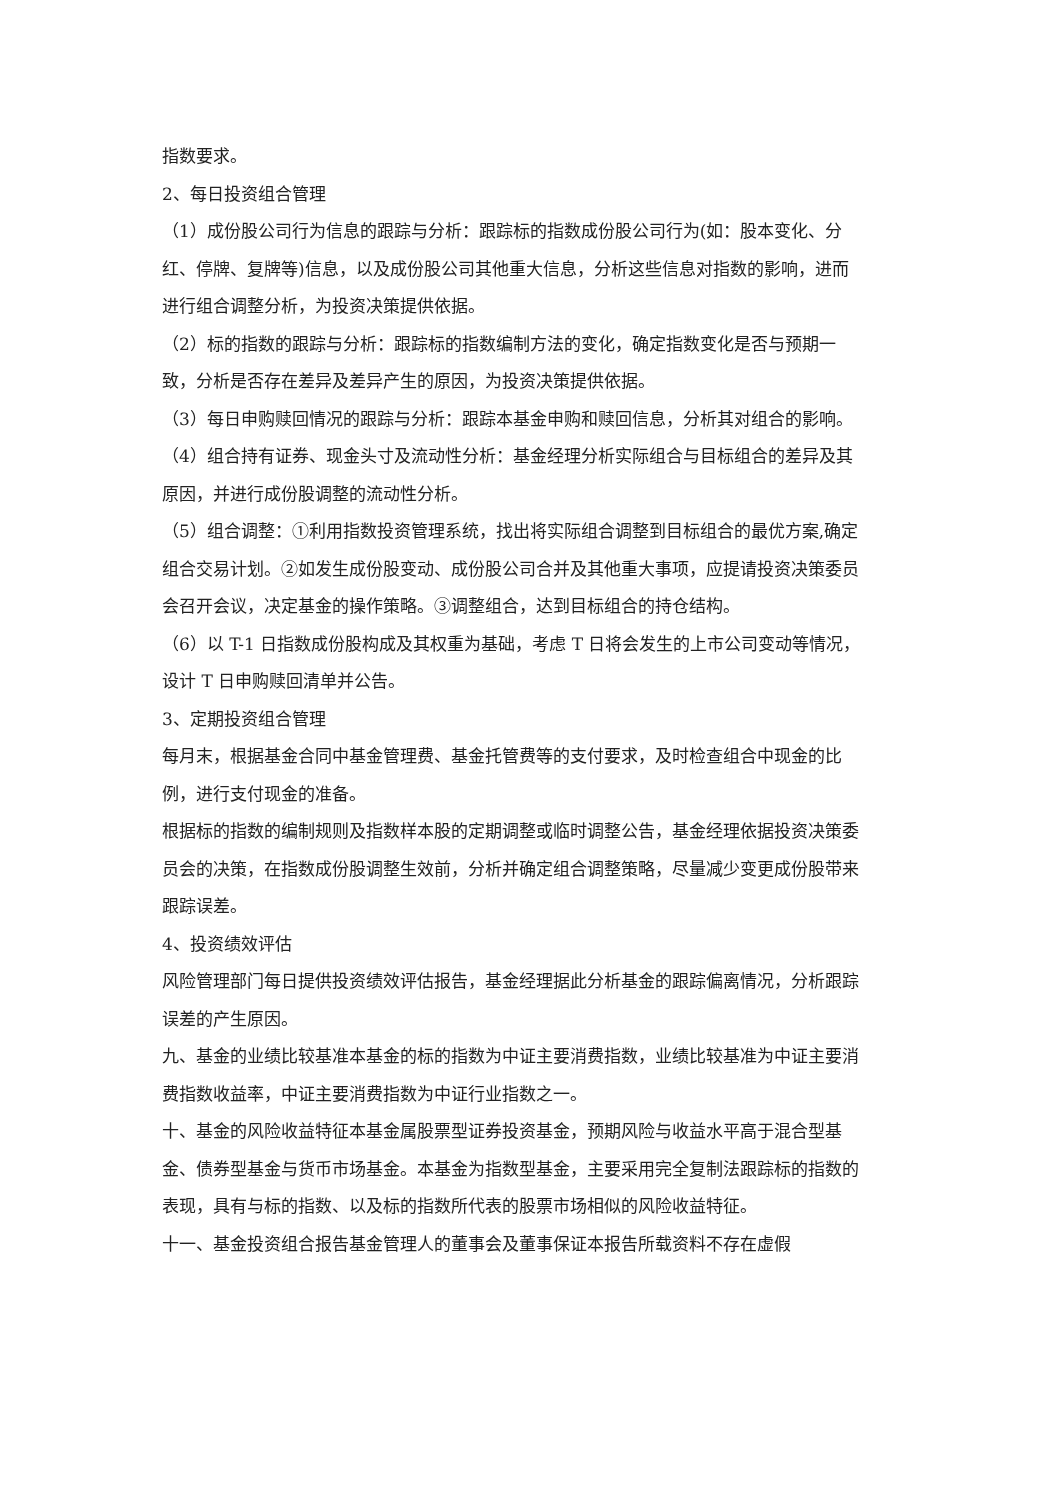指数要求。
2、每日投资组合管理
（1）成份股公司行为信息的跟踪与分析：跟踪标的指数成份股公司行为(如：股本变化、分红、停牌、复牌等)信息，以及成份股公司其他重大信息，分析这些信息对指数的影响，进而进行组合调整分析，为投资决策提供依据。
（2）标的指数的跟踪与分析：跟踪标的指数编制方法的变化，确定指数变化是否与预期一致，分析是否存在差异及差异产生的原因，为投资决策提供依据。
（3）每日申购赎回情况的跟踪与分析：跟踪本基金申购和赎回信息，分析其对组合的影响。
（4）组合持有证券、现金头寸及流动性分析：基金经理分析实际组合与目标组合的差异及其原因，并进行成份股调整的流动性分析。
（5）组合调整：①利用指数投资管理系统，找出将实际组合调整到目标组合的最优方案,确定组合交易计划。②如发生成份股变动、成份股公司合并及其他重大事项，应提请投资决策委员会召开会议，决定基金的操作策略。③调整组合，达到目标组合的持仓结构。
（6）以 T-1 日指数成份股构成及其权重为基础，考虑 T 日将会发生的上市公司变动等情况，设计 T 日申购赎回清单并公告。
3、定期投资组合管理
每月末，根据基金合同中基金管理费、基金托管费等的支付要求，及时检查组合中现金的比例，进行支付现金的准备。
根据标的指数的编制规则及指数样本股的定期调整或临时调整公告，基金经理依据投资决策委员会的决策，在指数成份股调整生效前，分析并确定组合调整策略，尽量减少变更成份股带来跟踪误差。
4、投资绩效评估
风险管理部门每日提供投资绩效评估报告，基金经理据此分析基金的跟踪偏离情况，分析跟踪误差的产生原因。
九、基金的业绩比较基准本基金的标的指数为中证主要消费指数，业绩比较基准为中证主要消费指数收益率，中证主要消费指数为中证行业指数之一。
十、基金的风险收益特征本基金属股票型证券投资基金，预期风险与收益水平高于混合型基金、债券型基金与货币市场基金。本基金为指数型基金，主要采用完全复制法跟踪标的指数的表现，具有与标的指数、以及标的指数所代表的股票市场相似的风险收益特征。
十一、基金投资组合报告基金管理人的董事会及董事保证本报告所载资料不存在虚假